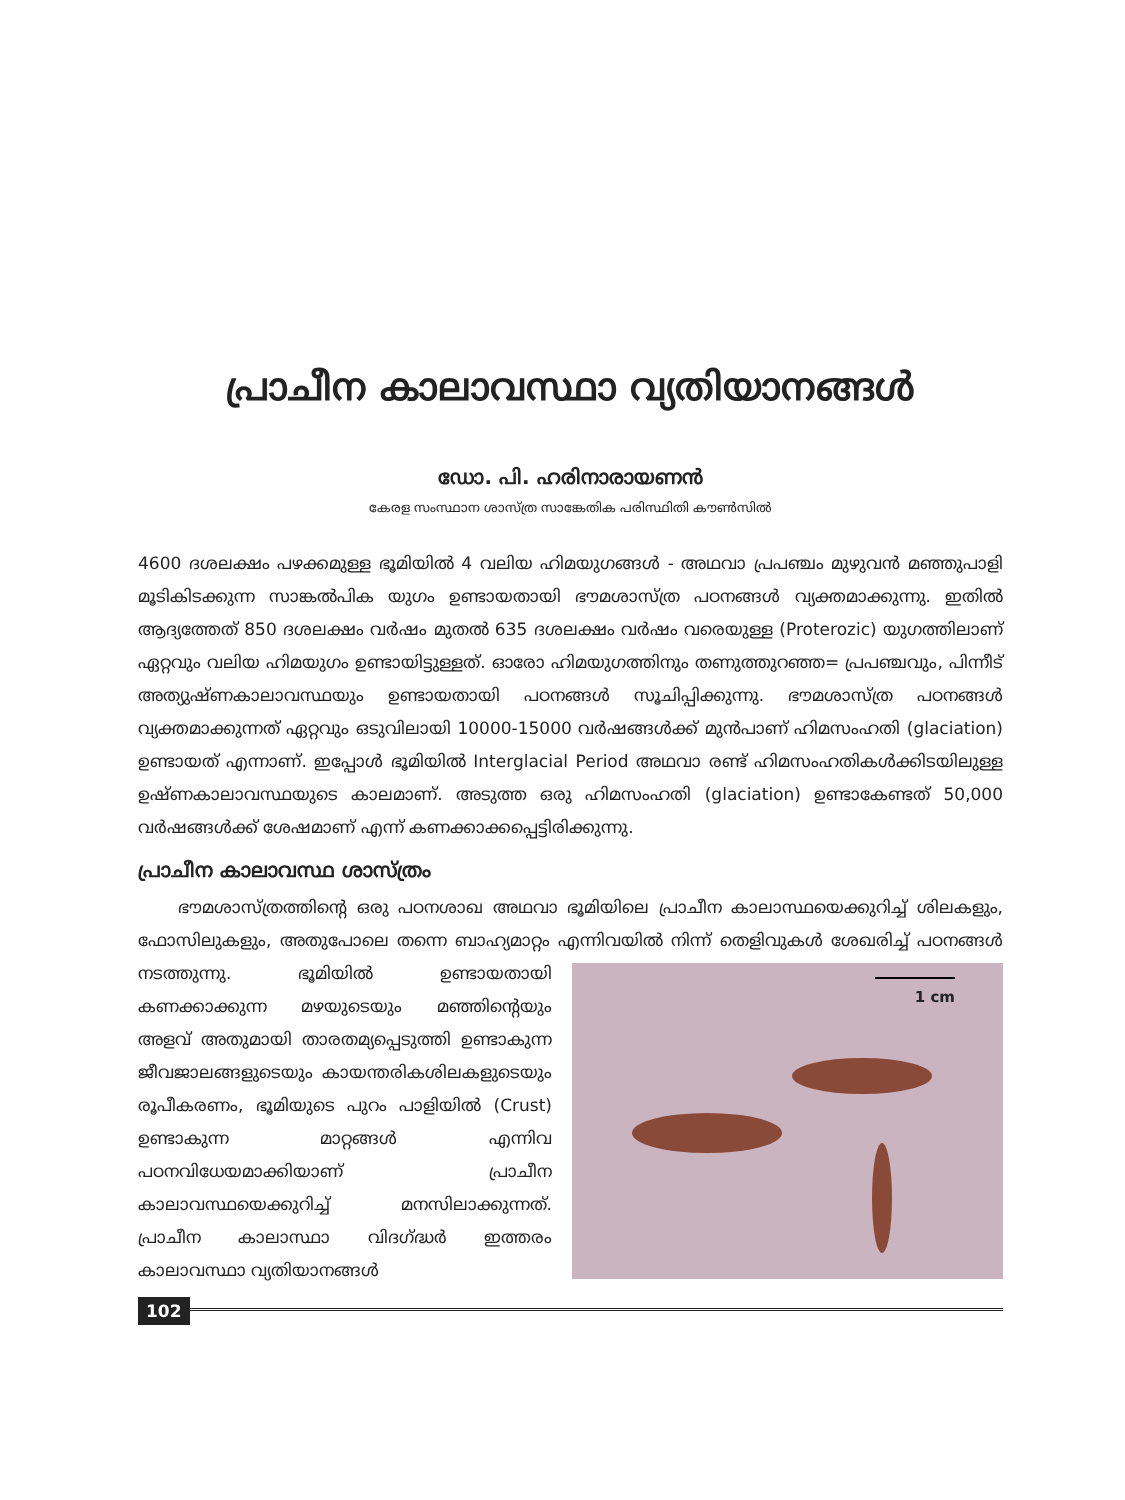പ്രാചീന കാലാവസ്ഥാ വ്യതിയാനങ്ങൾ
ഡോ. പി. ഹരിനാരായണൻ
കേരള സംസ്ഥാന ശാസ്ത്ര സാങ്കേതിക പരിസ്ഥിതി കൗൺസിൽ
4600 ദശലക്ഷം പഴക്കമുള്ള ഭൂമിയിൽ 4 വലിയ ഹിമയുഗങ്ങൾ - അഥവാ പ്രപഞ്ചം മുഴുവൻ മഞ്ഞുപാളി മൂടികിടക്കുന്ന സാങ്കൽപിക യുഗം ഉണ്ടായതായി ഭൗമശാസ്ത്ര പഠനങ്ങൾ വ്യക്തമാക്കുന്നു. ഇതിൽ ആദ്യത്തേത് 850 ദശലക്ഷം വർഷം മുതൽ 635 ദശലക്ഷം വർഷം വരെയുള്ള (Proterozic) യുഗത്തിലാണ് ഏറ്റവും വലിയ ഹിമയുഗം ഉണ്ടായിട്ടുള്ളത്. ഓരോ ഹിമയുഗത്തിനും തണുത്തുറഞ്ഞ= പ്രപഞ്ചവും, പിന്നീട് അത്യുഷ്ണകാലാവസ്ഥയും ഉണ്ടായതായി പഠനങ്ങൾ സൂചിപ്പിക്കുന്നു. ഭൗമശാസ്ത്ര പഠനങ്ങൾ വ്യക്തമാക്കുന്നത് ഏറ്റവും ഒടുവിലായി 10000-15000 വർഷങ്ങൾക്ക് മുൻപാണ് ഹിമസംഹതി (glaciation) ഉണ്ടായത് എന്നാണ്. ഇപ്പോൾ ഭൂമിയിൽ Interglacial Period അഥവാ രണ്ട് ഹിമസംഹതികൾക്കിടയിലുള്ള ഉഷ്ണകാലാവസ്ഥയുടെ കാലമാണ്. അടുത്ത ഒരു ഹിമസംഹതി (glaciation) ഉണ്ടാകേണ്ടത് 50,000 വർഷങ്ങൾക്ക് ശേഷമാണ് എന്ന് കണക്കാക്കപ്പെട്ടിരിക്കുന്നു.
പ്രാചീന കാലാവസ്ഥ ശാസ്ത്രം
ഭൗമശാസ്ത്രത്തിന്റെ ഒരു പഠനശാഖ അഥവാ ഭൂമിയിലെ പ്രാചീന കാലാസ്ഥയെക്കുറിച്ച് ശിലകളും, ഫോസിലുകളും, അതുപോലെ തന്നെ ബാഹ്യമാറ്റം എന്നിവയിൽ 1 cm നിന്ന് തെളിവുകൾ ശേഖരിച്ച് പഠനങ്ങൾ നടത്തുന്നു. ഭൂമിയിൽ ഉണ്ടായതായി കണക്കാക്കുന്ന മഴയുടെയും മഞ്ഞിന്റെയും അളവ് അതുമായി താരതമ്യപ്പെടുത്തി ഉണ്ടാകുന്ന ജീവജാലങ്ങളുടെയും കായന്തരികശിലകളുടെയും രൂപീകരണം, ഭൂമിയുടെ പുറം പാളിയിൽ (Crust) ഉണ്ടാകുന്ന മാറ്റങ്ങൾ എന്നിവ പഠനവിധേയമാക്കിയാണ് പ്രാചീന കാലാവസ്ഥയെക്കുറിച്ച് മനസിലാക്കുന്നത്. പ്രാചീന കാലാസ്ഥാ വിദഗ്ദ്ധർ ഇത്തരം കാലാവസ്ഥാ വ്യതിയാനങ്ങൾ
102